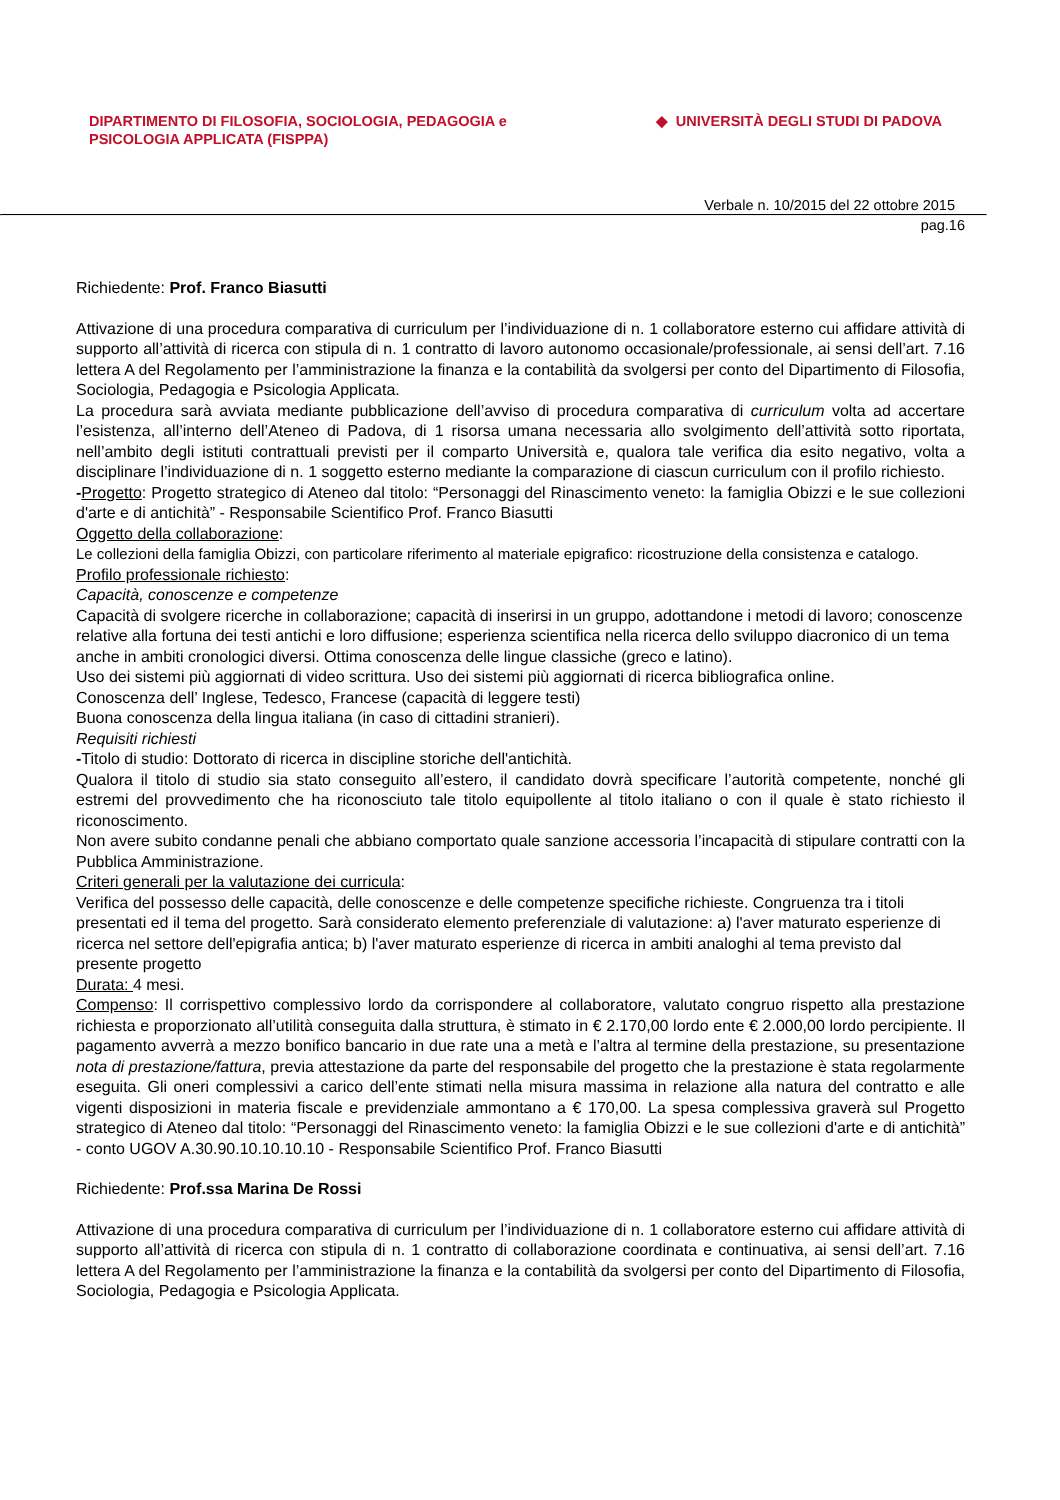DIPARTIMENTO DI FILOSOFIA, SOCIOLOGIA, PEDAGOGIA e
PSICOLOGIA APPLICATA (FISPPA)
◆ UNIVERSITÀ DEGLI STUDI DI PADOVA
Verbale n. 10/2015 del 22 ottobre 2015
pag.16
Richiedente: Prof. Franco Biasutti
Attivazione di una procedura comparativa di curriculum per l’individuazione di n. 1 collaboratore esterno cui affidare attività di supporto all’attività di ricerca con stipula di n. 1 contratto di lavoro autonomo occasionale/professionale, ai sensi dell’art. 7.16 lettera A del Regolamento per l’amministrazione la finanza e la contabilità da svolgersi per conto del Dipartimento di Filosofia, Sociologia, Pedagogia e Psicologia Applicata.
La procedura sarà avviata mediante pubblicazione dell’avviso di procedura comparativa di curriculum volta ad accertare l’esistenza, all’interno dell’Ateneo di Padova, di 1 risorsa umana necessaria allo svolgimento dell’attività sotto riportata, nell’ambito degli istituti contrattuali previsti per il comparto Università e, qualora tale verifica dia esito negativo, volta a disciplinare l’individuazione di n. 1 soggetto esterno mediante la comparazione di ciascun curriculum con il profilo richiesto.
-Progetto: Progetto strategico di Ateneo dal titolo: “Personaggi del Rinascimento veneto: la famiglia Obizzi e le sue collezioni d'arte e di antichità” - Responsabile Scientifico Prof. Franco Biasutti
Oggetto della collaborazione:
Le collezioni della famiglia Obizzi, con particolare riferimento al materiale epigrafico: ricostruzione della consistenza e catalogo.
Profilo professionale richiesto:
Capacità, conoscenze e competenze
Capacità di svolgere ricerche in collaborazione; capacità di inserirsi in un gruppo, adottandone i metodi di lavoro; conoscenze relative alla fortuna dei testi antichi e loro diffusione; esperienza scientifica nella ricerca dello sviluppo diacronico di un tema anche in ambiti cronologici diversi. Ottima conoscenza delle lingue classiche (greco e latino).
Uso dei sistemi più aggiornati di video scrittura. Uso dei sistemi più aggiornati di ricerca bibliografica online.
Conoscenza dell’ Inglese, Tedesco, Francese (capacità di leggere testi)
Buona conoscenza della lingua italiana (in caso di cittadini stranieri).
Requisiti richiesti
-Titolo di studio: Dottorato di ricerca in discipline storiche dell'antichità.
Qualora il titolo di studio sia stato conseguito all’estero, il candidato dovrà specificare l’autorità competente, nonché gli estremi del provvedimento che ha riconosciuto tale titolo equipollente al titolo italiano o con il quale è stato richiesto il riconoscimento.
Non avere subito condanne penali che abbiano comportato quale sanzione accessoria l’incapacità di stipulare contratti con la Pubblica Amministrazione.
Criteri generali per la valutazione dei curricula:
Verifica del possesso delle capacità, delle conoscenze e delle competenze specifiche richieste. Congruenza tra i titoli presentati ed il tema del progetto. Sarà considerato elemento preferenziale di valutazione: a) l'aver maturato esperienze di ricerca nel settore dell'epigrafia antica; b) l'aver maturato esperienze di ricerca in ambiti analoghi al tema previsto dal presente progetto
Durata: 4 mesi.
Compenso: Il corrispettivo complessivo lordo da corrispondere al collaboratore, valutato congruo rispetto alla prestazione richiesta e proporzionato all’utilità conseguita dalla struttura, è stimato in € 2.170,00 lordo ente € 2.000,00 lordo percipiente. Il pagamento avverrà a mezzo bonifico bancario in due rate una a metà e l’altra al termine della prestazione, su presentazione nota di prestazione/fattura, previa attestazione da parte del responsabile del progetto che la prestazione è stata regolarmente eseguita. Gli oneri complessivi a carico dell’ente stimati nella misura massima in relazione alla natura del contratto e alle vigenti disposizioni in materia fiscale e previdenziale ammontano a € 170,00. La spesa complessiva graverà sul Progetto strategico di Ateneo dal titolo: “Personaggi del Rinascimento veneto: la famiglia Obizzi e le sue collezioni d'arte e di antichità” - conto UGOV A.30.90.10.10.10.10 - Responsabile Scientifico Prof. Franco Biasutti
Richiedente: Prof.ssa Marina De Rossi
Attivazione di una procedura comparativa di curriculum per l’individuazione di n. 1 collaboratore esterno cui affidare attività di supporto all’attività di ricerca con stipula di n. 1 contratto di collaborazione coordinata e continuativa, ai sensi dell’art. 7.16 lettera A del Regolamento per l’amministrazione la finanza e la contabilità da svolgersi per conto del Dipartimento di Filosofia, Sociologia, Pedagogia e Psicologia Applicata.